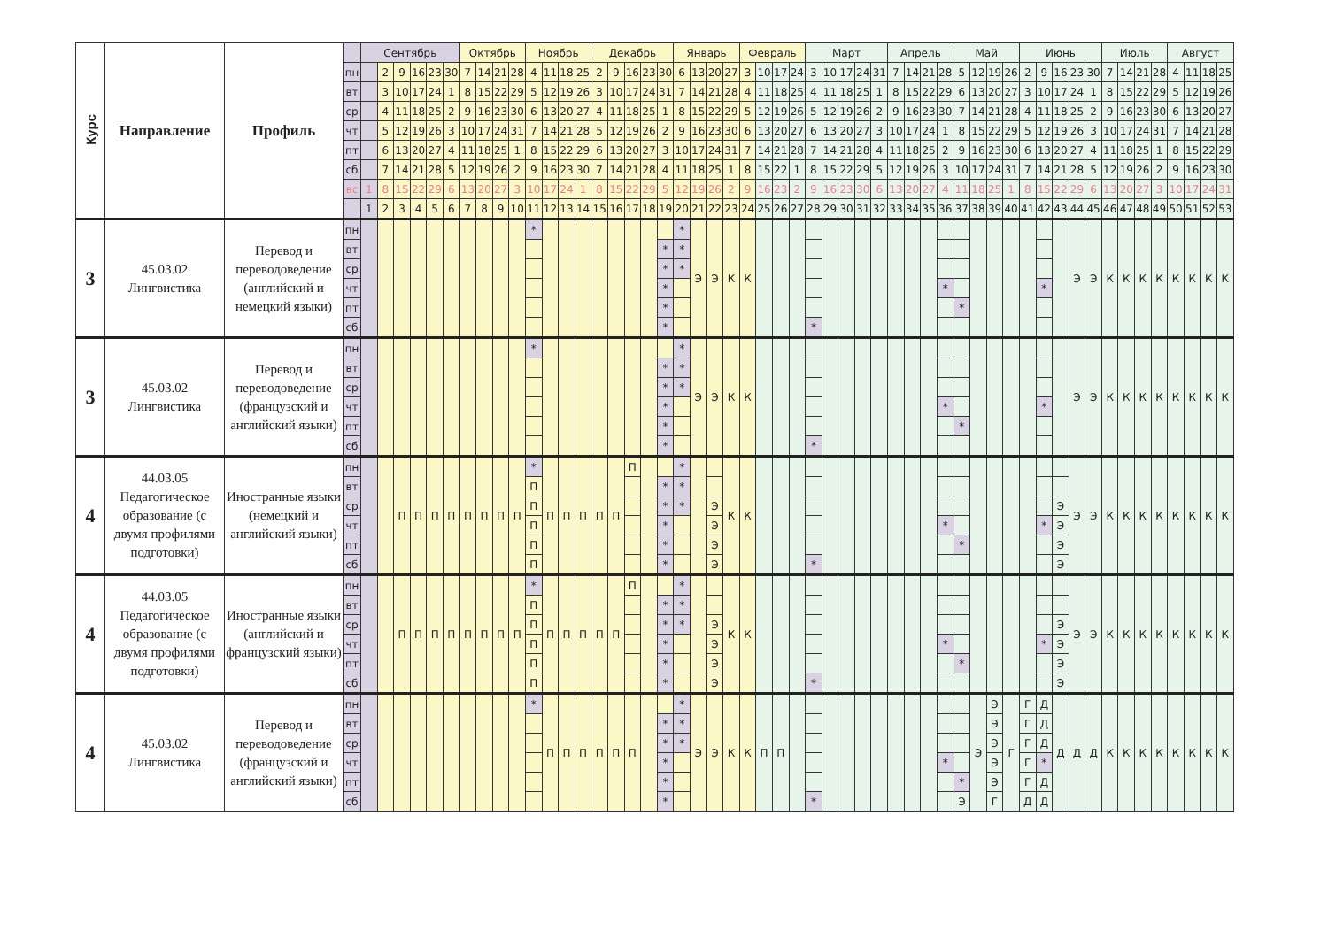| Курс | Направление | Профиль | | Сентябрь | | | | | | Октябрь | | | | Ноябрь | | | | Декабрь | | | | | Январь | | | | Февраль | | | | Март | | | | | Апрель | | | | Май | | | | Июнь | | | | | Июль | | | | Август | | | |
| --- | --- | --- | --- | --- | --- | --- | --- | --- | --- | --- | --- | --- | --- | --- | --- | --- | --- | --- | --- | --- | --- | --- | --- | --- | --- | --- | --- | --- | --- | --- | --- | --- | --- | --- | --- | --- | --- | --- | --- | --- | --- | --- | --- | --- | --- | --- | --- | --- | --- | --- | --- | --- | --- | --- | --- | --- |
| | | | пн | | 2 | 9 | 16 | 23 | 30 | 7 | 14 | 21 | 28 | 4 | 11 | 18 | 25 | 2 | 9 | 16 | 23 | 30 | 6 | 13 | 20 | 27 | 3 | 10 | 17 | 24 | 3 | 10 | 17 | 24 | 31 | 7 | 14 | 21 | 28 | 5 | 12 | 19 | 26 | 2 | 9 | 16 | 23 | 30 | 7 | 14 | 21 | 28 | 4 | 11 | 18 | 25 |
| | | | вт | | 3 | 10 | 17 | 24 | 1 | 8 | 15 | 22 | 29 | 5 | 12 | 19 | 26 | 3 | 10 | 17 | 24 | 31 | 7 | 14 | 21 | 28 | 4 | 11 | 18 | 25 | 4 | 11 | 18 | 25 | 1 | 8 | 15 | 22 | 29 | 6 | 13 | 20 | 27 | 3 | 10 | 17 | 24 | 1 | 8 | 15 | 22 | 29 | 5 | 12 | 19 | 26 |
| | | | ср | | 4 | 11 | 18 | 25 | 2 | 9 | 16 | 23 | 30 | 6 | 13 | 20 | 27 | 4 | 11 | 18 | 25 | 1 | 8 | 15 | 22 | 29 | 5 | 12 | 19 | 26 | 5 | 12 | 19 | 26 | 2 | 9 | 16 | 23 | 30 | 7 | 14 | 21 | 28 | 4 | 11 | 18 | 25 | 2 | 9 | 16 | 23 | 30 | 6 | 13 | 20 | 27 |
| | | | чт | | 5 | 12 | 19 | 26 | 3 | 10 | 17 | 24 | 31 | 7 | 14 | 21 | 28 | 5 | 12 | 19 | 26 | 2 | 9 | 16 | 23 | 30 | 6 | 13 | 20 | 27 | 6 | 13 | 20 | 27 | 3 | 10 | 17 | 24 | 1 | 8 | 15 | 22 | 29 | 5 | 12 | 19 | 26 | 3 | 10 | 17 | 24 | 31 | 7 | 14 | 21 | 28 |
| | | | пт | | 6 | 13 | 20 | 27 | 4 | 11 | 18 | 25 | 1 | 8 | 15 | 22 | 29 | 6 | 13 | 20 | 27 | 3 | 10 | 17 | 24 | 31 | 7 | 14 | 21 | 28 | 7 | 14 | 21 | 28 | 4 | 11 | 18 | 25 | 2 | 9 | 16 | 23 | 30 | 6 | 13 | 20 | 27 | 4 | 11 | 18 | 25 | 1 | 8 | 15 | 22 | 29 |
| | | | сб | | 7 | 14 | 21 | 28 | 5 | 12 | 19 | 26 | 2 | 9 | 16 | 23 | 30 | 7 | 14 | 21 | 28 | 4 | 11 | 18 | 25 | 1 | 8 | 15 | 22 | 1 | 8 | 15 | 22 | 29 | 5 | 12 | 19 | 26 | 3 | 10 | 17 | 24 | 31 | 7 | 14 | 21 | 28 | 5 | 12 | 19 | 26 | 2 | 9 | 16 | 23 | 30 |
| | | | вс | 1 | 8 | 15 | 22 | 29 | 6 | 13 | 20 | 27 | 3 | 10 | 17 | 24 | 1 | 8 | 15 | 22 | 29 | 5 | 12 | 19 | 26 | 2 | 9 | 16 | 23 | 2 | 9 | 16 | 23 | 30 | 6 | 13 | 20 | 27 | 4 | 11 | 18 | 25 | 1 | 8 | 15 | 22 | 29 | 6 | 13 | 20 | 27 | 3 | 10 | 17 | 24 | 31 |
| | | | | 1 | 2 | 3 | 4 | 5 | 6 | 7 | 8 | 9 | 10 | 11 | 12 | 13 | 14 | 15 | 16 | 17 | 18 | 19 | 20 | 21 | 22 | 23 | 24 | 25 | 26 | 27 | 28 | 29 | 30 | 31 | 32 | 33 | 34 | 35 | 36 | 37 | 38 | 39 | 40 | 41 | 42 | 43 | 44 | 45 | 46 | 47 | 48 | 49 | 50 | 51 | 52 | 53 |
| 3 | 45.03.02 Лингвистика | Перевод и переводоведение (английский и немецкий языки) | пн | | | | | | | | | | | * | | | | | | | | | * | Э | Э | К | К | | | | | | | | | | | | | | | | | | | | Э | Э | К | К | К | К | К | К | К | К |
| | | | вт | | | | | | | | | | | | | | | | | | | * | * | | | | | | | | | | | | | | | | | | | | | | | | | | | | | | | | | |
| | | | ср | | | | | | | | | | | | | | | | | | | * | * | | | | | | | | | | | | | | | | | | | | | | | | | | | | | | | | | |
| | | | чт | | | | | | | | | | | | | | | | | | | * | | | | | | | | | | | | | | | | | * | | | | | | * | | | | | | | | | | | |
| | | | пт | | | | | | | | | | | | | | | | | | | * | | | | | | | | | | | | | | | | | | * | | | | | | | | | | | | | | | | |
| | | | сб | | | | | | | | | | | | | | | | | | | * | | | | | | | | | * | | | | | | | | | | | | | | | | | | | | | | | | | |
| 3 | 45.03.02 Лингвистика | Перевод и переводоведение (французский и английский языки) | пн | | | | | | | | | | | * | | | | | | | | | * | Э | Э | К | К | | | | | | | | | | | | | | | | | | | | Э | Э | К | К | К | К | К | К | К | К |
| | | | вт | | | | | | | | | | | | | | | | | | | * | * | | | | | | | | | | | | | | | | | | | | | | | | | | | | | | | | | |
| | | | ср | | | | | | | | | | | | | | | | | | | * | * | | | | | | | | | | | | | | | | | | | | | | | | | | | | | | | | | |
| | | | чт | | | | | | | | | | | | | | | | | | | * | | | | | | | | | | | | | | | | | * | | | | | | * | | | | | | | | | | | |
| | | | пт | | | | | | | | | | | | | | | | | | | * | | | | | | | | | | | | | | | | | | * | | | | | | | | | | | | | | | | |
| | | | сб | | | | | | | | | | | | | | | | | | | * | | | | | | | | | * | | | | | | | | | | | | | | | | | | | | | | | | | |
| 4 | 44.03.05 Педагогическое образование (с двумя профилями подготовки) | Иностранные языки (немецкий и английский языки) | пн | | | П | П | П | П | П | П | П | П | * | П | П | П | П | П | П | | | * | | | К | К | | | | | | | | | | | | | | | | | | | | Э | Э | К | К | К | К | К | К | К | К |
| | | | вт | | | | | | | | | | | П | | | | | | | | * | * | | | | | | | | | | | | | | | | | | | | | | | | | | | | | | | | | |
| | | | ср | | | | | | | | | | | П | | | | | | | | * | * | | Э | | | | | | | | | | | | | | | | | | | | | Э | | | | | | | | | | |
| | | | чт | | | | | | | | | | | П | | | | | | | | * | | | Э | | | | | | | | | | | | | | * | | | | | | * | Э | | | | | | | | | | |
| | | | пт | | | | | | | | | | | П | | | | | | | | * | | | Э | | | | | | | | | | | | | | | * | | | | | | Э | | | | | | | | | | |
| | | | сб | | | | | | | | | | | П | | | | | | | | * | | | Э | | | | | | * | | | | | | | | | | | | | | | Э | | | | | | | | | | |
| 4 | 44.03.05 Педагогическое образование (с двумя профилями подготовки) | Иностранные языки (английский и французский языки) | пн | | | П | П | П | П | П | П | П | П | * | П | П | П | П | П | П | | | * | | | К | К | | | | | | | | | | | | | | | | | | | | Э | Э | К | К | К | К | К | К | К | К |
| | | | вт | | | | | | | | | | | П | | | | | | | | * | * | | | | | | | | | | | | | | | | | | | | | | | | | | | | | | | | | |
| | | | ср | | | | | | | | | | | П | | | | | | | | * | * | | Э | | | | | | | | | | | | | | | | | | | | | Э | | | | | | | | | | |
| | | | чт | | | | | | | | | | | П | | | | | | | | * | | | Э | | | | | | | | | | | | | | * | | | | | | * | Э | | | | | | | | | | |
| | | | пт | | | | | | | | | | | П | | | | | | | | * | | | Э | | | | | | | | | | | | | | | * | | | | | | Э | | | | | | | | | | |
| | | | сб | | | | | | | | | | | П | | | | | | | | * | | | Э | | | | | | * | | | | | | | | | | | | | | | Э | | | | | | | | | | |
| 4 | 45.03.02 Лингвистика | Перевод и переводоведение (французский и английский языки) | пн | | | | | | | | | | | * | П | П | П | П | П | П | | | * | Э | Э | К | К | П | П | | | | | | | | | | | | Э | Э | Г | Г | Д | Д | Д | Д | К | К | К | К | К | К | К | К |
| | | | вт | | | | | | | | | | | | | | | | | | | * | * | | | | | | | | | | | | | | | | | | | Э | | Г | Д | | | | | | | | | | | |
| | | | ср | | | | | | | | | | | | | | | | | | | * | * | | | | | | | | | | | | | | | | | | | Э | | Г | Д | | | | | | | | | | | |
| | | | чт | | | | | | | | | | | | | | | | | | | * | | | | | | | | | | | | | | | | | * | | | Э | | Г | * | | | | | | | | | | | |
| | | | пт | | | | | | | | | | | | | | | | | | | * | | | | | | | | | | | | | | | | | | * | | Э | | Г | Д | | | | | | | | | | | |
| | | | сб | | | | | | | | | | | | | | | | | | | * | | | | | | | | | * | | | | | | | | | Э | | Г | | Д | Д | | | | | | | | | | | |